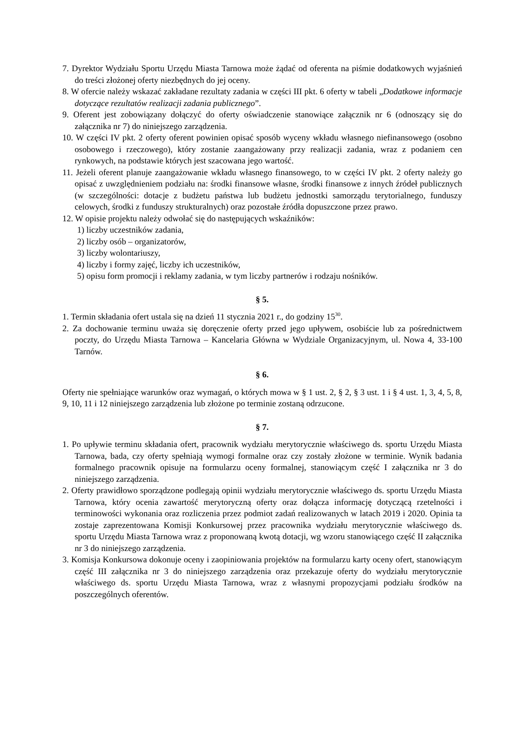7. Dyrektor Wydziału Sportu Urzędu Miasta Tarnowa może żądać od oferenta na piśmie dodatkowych wyjaśnień do treści złożonej oferty niezbędnych do jej oceny.
8. W ofercie należy wskazać zakładane rezultaty zadania w części III pkt. 6 oferty w tabeli „Dodatkowe informacje dotyczące rezultatów realizacji zadania publicznego”.
9. Oferent jest zobowiązany dołączyć do oferty oświadczenie stanowiące załącznik nr 6 (odnoszący się do załącznika nr 7) do niniejszego zarządzenia.
10. W części IV pkt. 2 oferty oferent powinien opisać sposób wyceny wkładu własnego niefinansowego (osobno osobowego i rzeczowego), który zostanie zaangażowany przy realizacji zadania, wraz z podaniem cen rynkowych, na podstawie których jest szacowana jego wartość.
11. Jeżeli oferent planuje zaangażowanie wkładu własnego finansowego, to w części IV pkt. 2 oferty należy go opisać z uwzględnieniem podziału na: środki finansowe własne, środki finansowe z innych źródeł publicznych (w szczególności: dotacje z budżetu państwa lub budżetu jednostki samorządu terytorialnego, funduszy celowych, środki z funduszy strukturalnych) oraz pozostałe źródła dopuszczone przez prawo.
12. W opisie projektu należy odwołać się do następujących wskaźników:
1) liczby uczestników zadania,
2) liczby osób – organizatorów,
3) liczby wolontariuszy,
4) liczby i formy zajęć, liczby ich uczestników,
5) opisu form promocji i reklamy zadania, w tym liczby partnerów i rodzaju nośników.
§ 5.
1. Termin składania ofert ustala się na dzień 11 stycznia 2021 r., do godziny 15<sup>30</sup>.
2. Za dochowanie terminu uważa się doręczenie oferty przed jego upływem, osobiście lub za pośrednictwem poczty, do Urzędu Miasta Tarnowa – Kancelaria Główna w Wydziale Organizacyjnym, ul. Nowa 4, 33-100 Tarnów.
§ 6.
Oferty nie spełniające warunków oraz wymagań, o których mowa w § 1 ust. 2, § 2, § 3 ust. 1 i § 4 ust. 1, 3, 4, 5, 8, 9, 10, 11 i 12 niniejszego zarządzenia lub złożone po terminie zostaną odrzucone.
§ 7.
1. Po upływie terminu składania ofert, pracownik wydziału merytorycznie właściwego ds. sportu Urzędu Miasta Tarnowa, bada, czy oferty spełniają wymogi formalne oraz czy zostały złożone w terminie. Wynik badania formalnego pracownik opisuje na formularzu oceny formalnej, stanowiącym część I załącznika nr 3 do niniejszego zarządzenia.
2. Oferty prawidłowo sporządzone podlegają opinii wydziału merytorycznie właściwego ds. sportu Urzędu Miasta Tarnowa, który ocenia zawartość merytoryczną oferty oraz dołącza informację dotyczącą rzetelności i terminowości wykonania oraz rozliczenia przez podmiot zadań realizowanych w latach 2019 i 2020. Opinia ta zostaje zaprezentowana Komisji Konkursowej przez pracownika wydziału merytorycznie właściwego ds. sportu Urzędu Miasta Tarnowa wraz z proponowaną kwotą dotacji, wg wzoru stanowiącego część II załącznika nr 3 do niniejszego zarządzenia.
3. Komisja Konkursowa dokonuje oceny i zaopiniowania projektów na formularzu karty oceny ofert, stanowiącym część III załącznika nr 3 do niniejszego zarządzenia oraz przekazuje oferty do wydziału merytorycznie właściwego ds. sportu Urzędu Miasta Tarnowa, wraz z własnymi propozycjami podziału środków na poszczególnych oferentów.